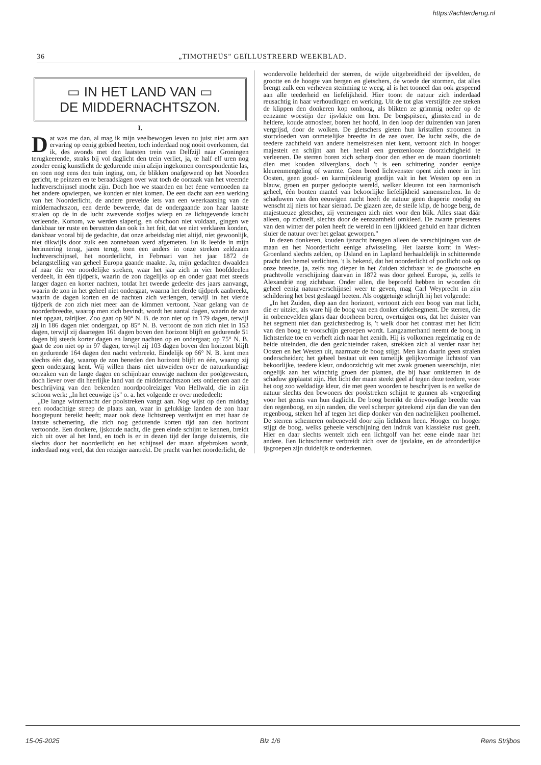https://achterderug.nl
36 „TIMOTHEÜS" GEÏLLUSTREERD WEEKBLAD.
▭ IN HET LAND VAN ▭
DE MIDDERNACHTSZON.
I.
Dat was me dan, al mag ik mijn veelbewogen leven nu juist niet arm aan ervaring op eenig gebied heeten, toch inderdaad nog nooit overkomen, dat ik, des avonds met den laatsten trein van Delfzijl naar Groningen terugkeerende, straks bij vol daglicht den trein verliet, ja, te half elf uren nog zonder eenig kunstlicht de gedurende mijn afzijn ingekomen correspondentie las, en toen nog eens den tuin inging, om, de blikken onafgewend op het Noorden gericht, te peinzen en te beraadslagen over wat toch de oorzaak van het vreemde luchtverschijnsel mocht zijn. Doch hoe we staarden en het éene vermoeden na het andere opwierpen, we konden er niet komen. De een dacht aan een werking van het Noorderlicht, de andere prevelde iets van een weerkaatsing van de middernachtszon, een derde beweerde, dat de ondergaande zon haar laatste stralen op de in de lucht zwevende stofjes wierp en ze lichtgevende kracht verleende. Kortom, we werden slaperig, en ofschoon niet voldaan, gingen we dankbaar ter ruste en berustten dan ook in het feit, dat we niet verklaren konden, dankbaar vooral bij de gedachte, dat onze arbeidsdag niet altijd, niet gewoonlijk, niet dikwijls door zulk een zonnebaan werd afgemeten. En ik leefde in mijn herinnering terug, jaren terug, toen een anders in onze streken zeldzaam luchtverschijnsel, het noorderlicht, in Februari van het jaar 1872 de belangstelling van geheel Europa gaande maakte. Ja, mijn gedachten dwaalden af naar die ver noordelijke streken, waar het jaar zich in vier hoofddeelen verdeelt, in één tijdperk, waarin de zon dagelijks op en onder gaat met steeds langer dagen en korter nachten, totdat het tweede gedeelte des jaars aanvangt, waarin de zon in het geheel niet ondergaat, waarna het derde tijdperk aanbreekt, waarin de dagen korten en de nachten zich verlengen, terwijl in het vierde tijdperk de zon zich niet meer aan de kimmen vertoont. Naar gelang van de noorderbreedte, waarop men zich bevindt, wordt het aantal dagen, waarin de zon niet opgaat, talrijker. Zoo gaat op 90° N. B. de zon niet op in 179 dagen, terwijl zij in 186 dagen niet ondergaat, op 85° N. B. vertoont de zon zich niet in 153 dagen, terwijl zij daartegen 161 dagen boven den horizont blijft en gedurende 51 dagen bij steeds korter dagen en langer nachten op en ondergaat; op 75° N. B. gaat de zon niet op in 97 dagen, terwijl zij 103 dagen boven den horizont blijft en gedurende 164 dagen den nacht verbreekt. Eindelijk op 66° N. B. kent men slechts één dag, waarop de zon beneden den horizont blijft en één, waarop zij geen ondergang kent. Wij willen thans niet uitweiden over de natuurkundige oorzaken van de lange dagen en schijnbaar eeuwige nachten der poolgewesten, doch liever over dit heerlijke land van de middernachtszon iets ontleenen aan de beschrijving van den bekenden noordpoolreiziger Von Hellwald, die in zijn schoon werk: „In het eeuwige ijs" o. a. het volgende er over mededeelt:
„De lange winternacht der poolstreken vangt aan. Nog wijst op den middag een roodachtige streep de plaats aan, waar in gelukkige landen de zon haar hoogtepunt bereikt heeft; maar ook deze lichtstreep verdwijnt en met haar de laatste schemering, die zich nog gedurende korten tijd aan den horizont vertoonde. Een donkere, ijskoude nacht, die geen einde schijnt te kennen, breidt zich uit over al het land, en toch is er in dezen tijd der lange duisternis, die slechts door het noorderlicht en het schijnsel der maan afgebroken wordt, inderdaad nog veel, dat den reiziger aantrekt. De pracht van het noorderlicht, de
wondervolle helderheid der sterren, de wijde uitgebreidheid der ijsvelden, de grootte en de hoogte van bergen en gletschers, de woede der stormen, dat alles brengt zulk een verheven stemming te weeg, al is het tooneel dan ook gespeend aan alle teederheid en liefelijkheid. Hier toont de natuur zich inderdaad reusachtig in haar verhoudingen en werking. Uit de tot glas verstijfde zee steken de klippen den donkeren kop omhoog, als blikten ze grimmig neder op de eenzame woestijn der ijsvlakte om hen. De bergspitsen, glinsterend in de heldere, koude atmosfeer, boren het hoofd, in den loop der duizenden van jaren vergrijsd, door de wolken. De gletschers gieten hun kristallen stroomen in stortvloeden van onmetelijke breedte in de zee over. De lucht zelfs, die de teedere zachtheid van andere hemelstreken niet kent, vertoont zich in hooger majesteit en schijnt aan het heelal een grenzenlooze doorzichtigheid te verleenen. De sterren boren zich scherp door den ether en de maan doortintelt dien met kouden zilverglans, doch 't is een schittering zonder eenige kleurenmengeling of warmte. Geen breed lichtvenster opent zich meer in het Oosten, geen goud- en karmijnkleurig gordijn valt in het Westen op een in blauw, groen en purper gedoopte wereld, welker kleuren tot een harmonisch geheel, één bonten mantel van bekoorlijke liefelijkheid samensmelten. In de schaduwen van den eeuwigen nacht heeft de natuur geen draperie noodig en wenscht zij niets tot haar sieraad. De glazen zee, de steile klip, de hooge berg, de majestueuze gletscher, zij vermengen zich niet voor den blik. Alles staat dáár alleen, op zichzelf, slechts door de eenzaamheid omkleed. De zwarte priesteres van den winter der polen heeft de wereld in een lijkkleed gehuld en haar dichten sluier de natuur over het gelaat geworpen."
In dezen donkeren, kouden ijsnacht brengen alleen de verschijningen van de maan en het Noorderlicht eenige afwisseling. Het laatste komt in West-Groenland slechts zelden, op IJsland en in Lapland herhaaldelijk in schitterende pracht den hemel verlichten. 't Is bekend, dat het noorderlicht of poollicht ook op onze breedte, ja, zelfs nog dieper in het Zuiden zichtbaar is: de grootsche en prachtvolle verschijning daarvan in 1872 was door geheel Europa, ja, zelfs te Alexandrië nog zichtbaar. Onder allen, die beproefd hebben in woorden dit geheel eenig natuurverschijnsel weer te geven, mag Carl Weyprecht in zijn schildering het best geslaagd heeten. Als ooggetuige schrijft hij het volgende:
„In het Zuiden, diep aan den horizont, vertoont zich een boog van mat licht, die er uitziet, als ware hij de boog van een donker cirkelsegment. De sterren, die in onbenevelden glans daar doorheen boren, overtuigen ons, dat het duister van het segment niet dan gezichtsbedrog is, 't welk door het contrast met het licht van den boog te voorschijn geroepen wordt. Langzamerhand neemt de boog in lichtsterkte toe en verheft zich naar het zenith. Hij is volkomen regelmatig en de beide uiteinden, die den gezichteinder raken, strekken zich al verder naar het Oosten en het Westen uit, naarmate de boog stijgt. Men kan daarin geen stralen onderscheiden; het geheel bestaat uit een tamelijk gelijkvormige lichtstof van bekoorlijke, teedere kleur, ondoorzichtig wit met zwak groenen weerschijn, niet ongelijk aan het witachtig groen der planten, die bij haar ontkiemen in de schaduw geplaatst zijn. Het licht der maan steekt geel af tegen deze teedere, voor het oog zoo weldadige kleur, die met geen woorden te beschrijven is en welke de natuur slechts den bewoners der poolstreken schijnt te gunnen als vergoeding voor het gemis van hun daglicht. De boog bereikt de drievoudige breedte van den regenboog, en zijn randen, die veel scherper geteekend zijn dan die van den regenboog, steken hel af tegen het diep donker van den nachtelijken poolhemel. De sterren schemeren onbeneveld door zijn lichtkern heen. Hooger en hooger stijgt de boog, welks geheele verschijning den indruk van klassieke rust geeft. Hier en daar slechts wentelt zich een lichtgolf van het eene einde naar het andere. Een lichtschemer verbreidt zich over de ijsvlakte, en de afzonderlijke ijsgroepen zijn duidelijk te onderkennen.
15-05-2025 Blz 1/6 Rens Strijbos